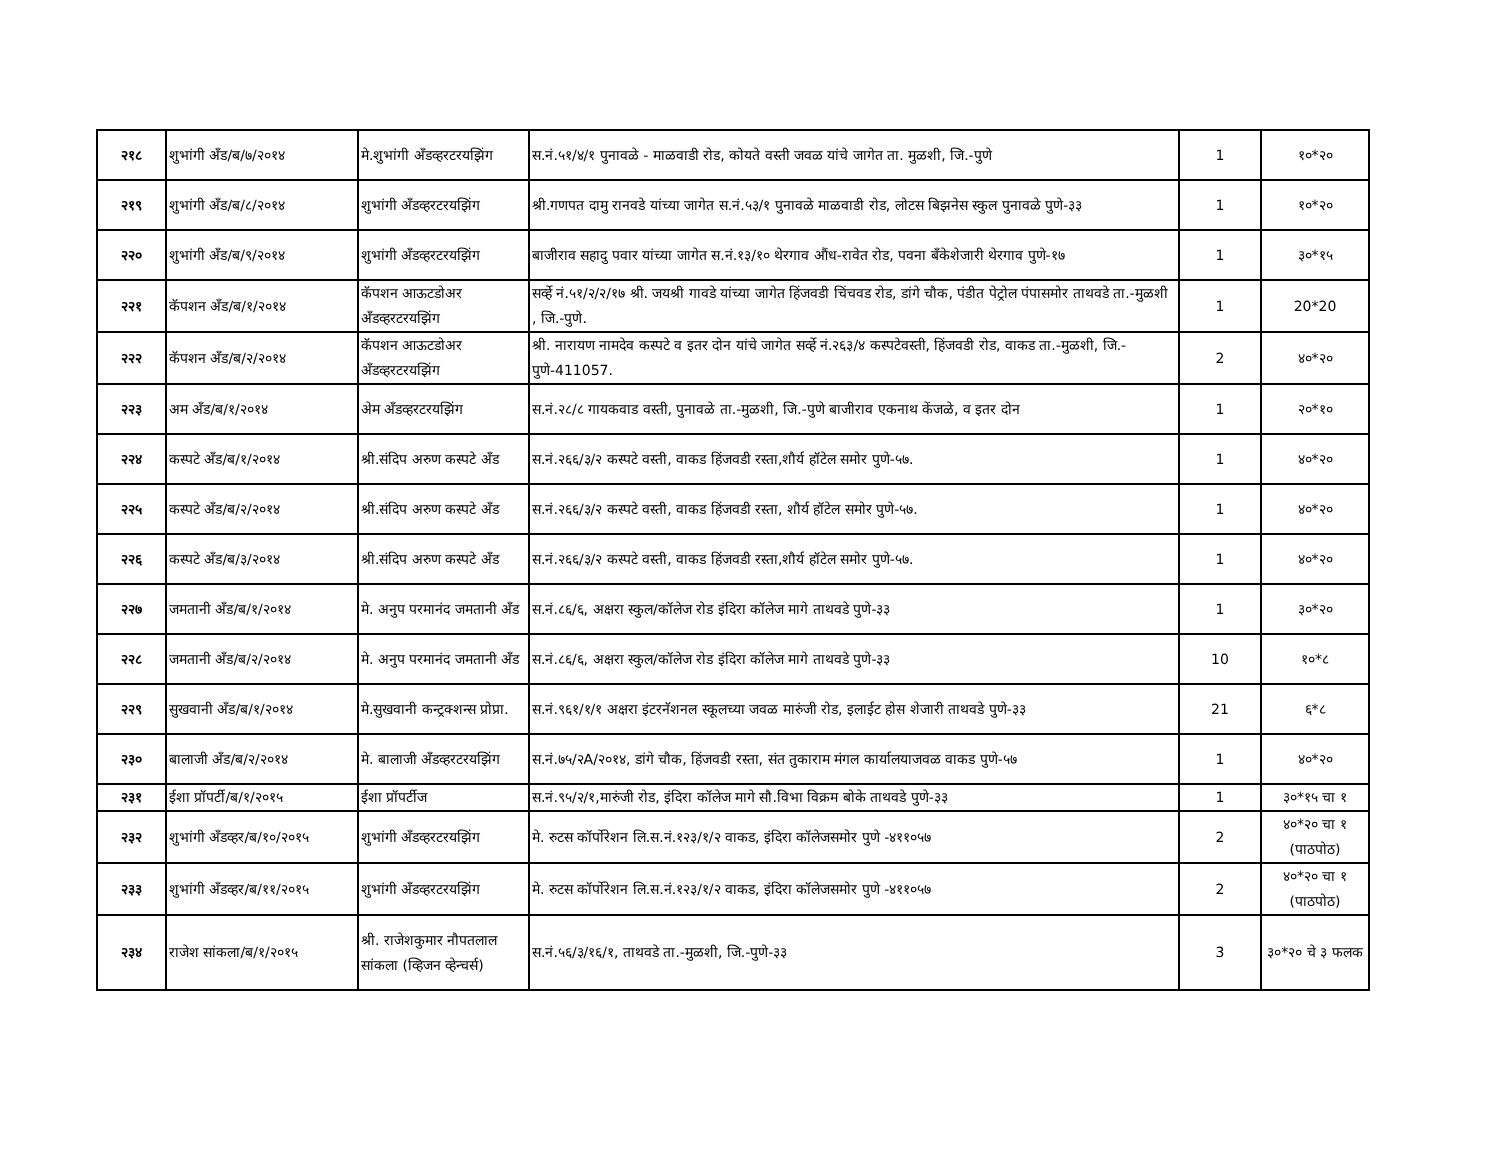| २१८ | शुभांगी अँड/ब/७/२०१४ | मे.शुभांगी अँडव्हरटरयझिंग | स.नं.५१/४/१ पुनावळे - माळवाडी रोड, कोयते वस्ती जवळ यांचे जागेत ता. मुळशी, जि.-पुणे | 1 | १०*२० |
| २१९ | शुभांगी अँड/ब/८/२०१४ | शुभांगी अँडव्हरटरयझिंग | श्री.गणपत दामु रानवडे यांच्या जागेत स.नं.५३/१ पुनावळे माळवाडी रोड, लोटस बिझनेस स्कुल पुनावळे पुणे-३३ | 1 | १०*२० |
| २२० | शुभांगी अँड/ब/९/२०१४ | शुभांगी अँडव्हरटरयझिंग | बाजीराव सहादु पवार यांच्या जागेत स.नं.१३/१० थेरगाव औंध-रावेत रोड, पवना बँकेशेजारी थेरगाव पुणे-१७ | 1 | ३०*१५ |
| २२१ | कॅपशन अँड/ब/१/२०१४ | कॅपशन आऊटडोअर अँडव्हरटरयझिंग | सर्व्हे नं.५१/२/२/१७ श्री. जयश्री गावडे यांच्या जागेत हिंजवडी चिंचवड रोड, डांगे चौक, पंडीत पेट्रोल पंपासमोर ताथवडे ता.-मुळशी , जि.-पुणे. | 1 | 20*20 |
| २२२ | कॅपशन अँड/ब/२/२०१४ | कॅपशन आऊटडोअर अँडव्हरटरयझिंग | श्री. नारायण नामदेव कस्पटे व इतर दोन यांचे जागेत सर्व्हे नं.२६३/४ कस्पटेवस्ती, हिंजवडी रोड, वाकड ता.-मुळशी, जि.-पुणे-411057. | 2 | ४०*२० |
| २२३ | अम अँड/ब/१/२०१४ | अेम अँडव्हरटरयझिंग | स.नं.२८/८ गायकवाड वस्ती, पुनावळे ता.-मुळशी, जि.-पुणे बाजीराव एकनाथ केंजळे, व इतर दोन | 1 | २०*१० |
| २२४ | कस्पटे अँड/ब/१/२०१४ | श्री.संदिप अरुण कस्पटे अँड | स.नं.२६६/३/२ कस्पटे वस्ती, वाकड हिंजवडी रस्ता,शौर्य हॉटेल समोर पुणे-५७. | 1 | ४०*२० |
| २२५ | कस्पटे अँड/ब/२/२०१४ | श्री.संदिप अरुण कस्पटे अँड | स.नं.२६६/३/२ कस्पटे वस्ती, वाकड हिंजवडी रस्ता, शौर्य हॉटेल समोर पुणे-५७. | 1 | ४०*२० |
| २२६ | कस्पटे अँड/ब/३/२०१४ | श्री.संदिप अरुण कस्पटे अँड | स.नं.२६६/३/२ कस्पटे वस्ती, वाकड हिंजवडी रस्ता,शौर्य हॉटेल समोर पुणे-५७. | 1 | ४०*२० |
| २२७ | जमतानी अँड/ब/१/२०१४ | मे. अनुप परमानंद जमतानी अँड | स.नं.८६/६, अक्षरा स्कुल/कॉलेज रोड इंदिरा कॉलेज मागे ताथवडे पुणे-३३ | 1 | ३०*२० |
| २२८ | जमतानी अँड/ब/२/२०१४ | मे. अनुप परमानंद जमतानी अँड | स.नं.८६/६, अक्षरा स्कुल/कॉलेज रोड इंदिरा कॉलेज मागे ताथवडे पुणे-३३ | 10 | १०*८ |
| २२९ | सुखवानी अँड/ब/१/२०१४ | मे.सुखवानी कन्ट्रक्शन्स प्रोप्रा. | स.नं.९६१/१/१ अक्षरा इंटरनॅशनल स्कूलच्या जवळ मारुंजी रोड, इलाईट होस शेजारी ताथवडे पुणे-३३ | 21 | ६*८ |
| २३० | बालाजी अँड/ब/२/२०१४ | मे. बालाजी अँडव्हरटरयझिंग | स.नं.७५/२A/२०१४, डांगे चौक, हिंजवडी रस्ता, संत तुकाराम मंगल कार्यालयाजवळ वाकड पुणे-५७ | 1 | ४०*२० |
| २३१ | ईशा प्रॉपर्टी/ब/१/२०१५ | ईशा प्रॉपर्टीज | स.नं.९५/२/१,मारुंजी रोड, इंदिरा कॉलेज मागे सौ.विभा विक्रम बोके ताथवडे पुणे-३३ | 1 | ३०*१५ चा १ |
| २३२ | शुभांगी अँडव्हर/ब/१०/२०१५ | शुभांगी अँडव्हरटरयझिंग | मे. रुटस कॉर्पोरेशन लि.स.नं.१२३/१/२ वाकड, इंदिरा कॉलेजसमोर पुणे -४११०५७ | 2 | ४०*२० चा १ (पाठपोठ) |
| २३३ | शुभांगी अँडव्हर/ब/११/२०१५ | शुभांगी अँडव्हरटरयझिंग | मे. रुटस कॉर्पोरेशन लि.स.नं.१२३/१/२ वाकड, इंदिरा कॉलेजसमोर पुणे -४११०५७ | 2 | ४०*२० चा १ (पाठपोठ) |
| २३४ | राजेश सांकला/ब/१/२०१५ | श्री. राजेशकुमार नौपतलाल सांकला (व्हिजन व्हेन्चर्स) | स.नं.५६/३/१६/१, ताथवडे ता.-मुळशी, जि.-पुणे-३३ | 3 | ३०*२० चे ३ फलक |